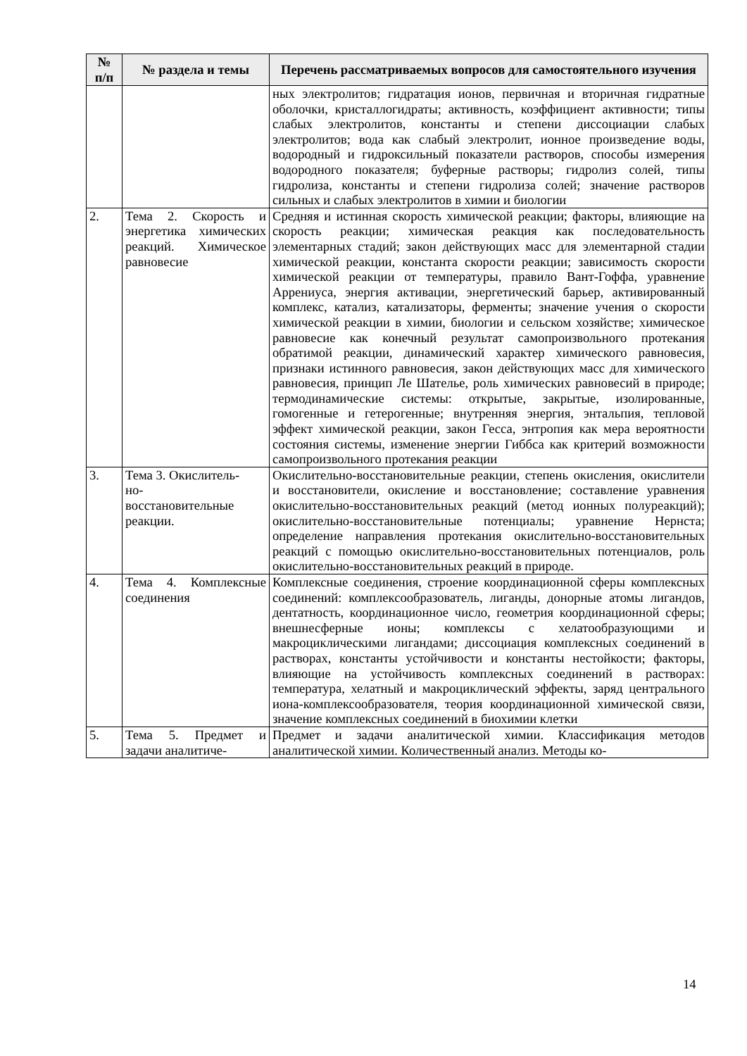| № п/п | № раздела и темы | Перечень рассматриваемых вопросов для самостоятельного изучения |
| --- | --- | --- |
| | | ных электролитов; гидратация ионов, первичная и вторичная гидратные оболочки, кристаллогидраты; активность, коэффициент активности; типы слабых электролитов, константы и степени диссоциации слабых электролитов; вода как слабый электролит, ионное произведение воды, водородный и гидроксильный показатели растворов, способы измерения водородного показателя; буферные растворы; гидролиз солей, типы гидролиза, константы и степени гидролиза солей; значение растворов сильных и слабых электролитов в химии и биологии |
| 2. | Тема 2. Скорость и энергетика химических реакций. Химическое равновесие | Средняя и истинная скорость химической реакции; факторы, влияющие на скорость реакции; химическая реакция как последовательность элементарных стадий; закон действующих масс для элементарной стадии химической реакции, константа скорости реакции; зависимость скорости химической реакции от температуры, правило Вант-Гоффа, уравнение Аррениуса, энергия активации, энергетический барьер, активированный комплекс, катализ, катализаторы, ферменты; значение учения о скорости химической реакции в химии, биологии и сельском хозяйстве; химическое равновесие как конечный результат самопроизвольного протекания обратимой реакции, динамический характер химического равновесия, признаки истинного равновесия, закон действующих масс для химического равновесия, принцип Ле Шателье, роль химических равновесий в природе; термодинамические системы: открытые, закрытые, изолированные, гомогенные и гетерогенные; внутренняя энергия, энтальпия, тепловой эффект химической реакции, закон Гесса, энтропия как мера вероятности состояния системы, изменение энергии Гиббса как критерий возможности самопроизвольного протекания реакции |
| 3. | Тема 3. Окислитель- но- восстановительные реакции. | Окислительно-восстановительные реакции, степень окисления, окислители и восстановители, окисление и восстановление; составление уравнения окислительно-восстановительных реакций (метод ионных полуреакций); окислительно-восстановительные потенциалы; уравнение Нернста; определение направления протекания окислительно-восстановительных реакций с помощью окислительно-восстановительных потенциалов, роль окислительно-восстановительных реакций в природе. |
| 4. | Тема 4. Комплексные соединения | Комплексные соединения, строение координационной сферы комплексных соединений: комплексообразователь, лиганды, донорные атомы лигандов, дентатность, координационное число, геометрия координационной сферы; внешнесферные ионы; комплексы с хелатообразующими и макроциклическими лигандами; диссоциация комплексных соединений в растворах, константы устойчивости и константы нестойкости; факторы, влияющие на устойчивость комплексных соединений в растворах: температура, хелатный и макроциклический эффекты, заряд центрального иона-комплексообразователя, теория координационной химической связи, значение комплексных соединений в биохимии клетки |
| 5. | Тема 5. Предмет и задачи аналитиче- | Предмет и задачи аналитической химии. Классификация методов аналитической химии. Количественный анализ. Методы ко- |
14